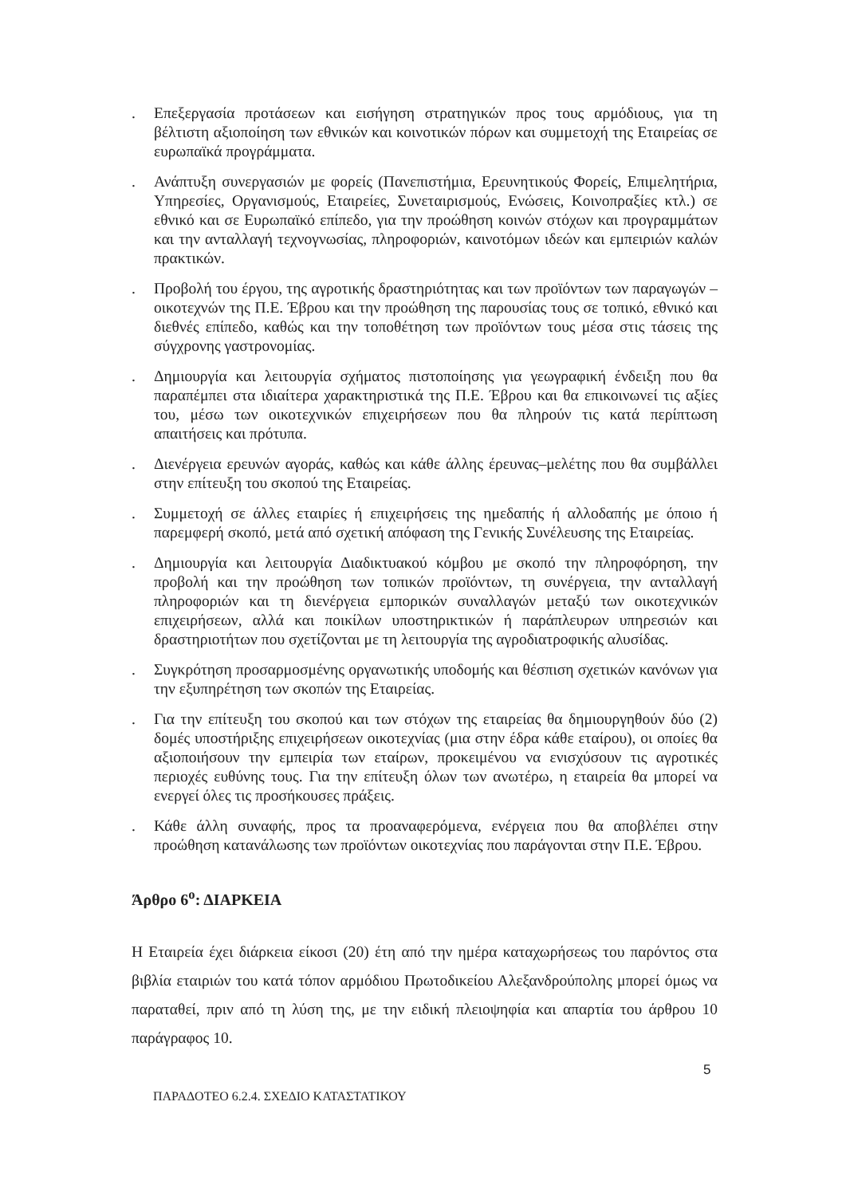. Επεξεργασία προτάσεων και εισήγηση στρατηγικών προς τους αρμόδιους, για τη βέλτιστη αξιοποίηση των εθνικών και κοινοτικών πόρων και συμμετοχή της Εταιρείας σε ευρωπαϊκά προγράμματα.
. Ανάπτυξη συνεργασιών με φορείς (Πανεπιστήμια, Ερευνητικούς Φορείς, Επιμελητήρια, Υπηρεσίες, Οργανισμούς, Εταιρείες, Συνεταιρισμούς, Ενώσεις, Κοινοπραξίες κτλ.) σε εθνικό και σε Ευρωπαϊκό επίπεδο, για την προώθηση κοινών στόχων και προγραμμάτων και την ανταλλαγή τεχνογνωσίας, πληροφοριών, καινοτόμων ιδεών και εμπειριών καλών πρακτικών.
. Προβολή του έργου, της αγροτικής δραστηριότητας και των προϊόντων των παραγωγών –οικοτεχνών της Π.Ε. Έβρου και την προώθηση της παρουσίας τους σε τοπικό, εθνικό και διεθνές επίπεδο, καθώς και την τοποθέτηση των προϊόντων τους μέσα στις τάσεις της σύγχρονης γαστρονομίας.
. Δημιουργία και λειτουργία σχήματος πιστοποίησης για γεωγραφική ένδειξη που θα παραπέμπει στα ιδιαίτερα χαρακτηριστικά της Π.Ε. Έβρου και θα επικοινωνεί τις αξίες του, μέσω των οικοτεχνικών επιχειρήσεων που θα πληρούν τις κατά περίπτωση απαιτήσεις και πρότυπα.
. Διενέργεια ερευνών αγοράς, καθώς και κάθε άλλης έρευνας–μελέτης που θα συμβάλλει στην επίτευξη του σκοπού της Εταιρείας.
. Συμμετοχή σε άλλες εταιρίες ή επιχειρήσεις της ημεδαπής ή αλλοδαπής με όποιο ή παρεμφερή σκοπό, μετά από σχετική απόφαση της Γενικής Συνέλευσης της Εταιρείας.
. Δημιουργία και λειτουργία Διαδικτυακού κόμβου με σκοπό την πληροφόρηση, την προβολή και την προώθηση των τοπικών προϊόντων, τη συνέργεια, την ανταλλαγή πληροφοριών και τη διενέργεια εμπορικών συναλλαγών μεταξύ των οικοτεχνικών επιχειρήσεων, αλλά και ποικίλων υποστηρικτικών ή παράπλευρων υπηρεσιών και δραστηριοτήτων που σχετίζονται με τη λειτουργία της αγροδιατροφικής αλυσίδας.
. Συγκρότηση προσαρμοσμένης οργανωτικής υποδομής και θέσπιση σχετικών κανόνων για την εξυπηρέτηση των σκοπών της Εταιρείας.
. Για την επίτευξη του σκοπού και των στόχων της εταιρείας θα δημιουργηθούν δύο (2) δομές υποστήριξης επιχειρήσεων οικοτεχνίας (μια στην έδρα κάθε εταίρου), οι οποίες θα αξιοποιήσουν την εμπειρία των εταίρων, προκειμένου να ενισχύσουν τις αγροτικές περιοχές ευθύνης τους. Για την επίτευξη όλων των ανωτέρω, η εταιρεία θα μπορεί να ενεργεί όλες τις προσήκουσες πράξεις.
. Κάθε άλλη συναφής, προς τα προαναφερόμενα, ενέργεια που θα αποβλέπει στην προώθηση κατανάλωσης των προϊόντων οικοτεχνίας που παράγονται στην Π.Ε. Έβρου.
Άρθρο 6<sup>ο</sup>: ΔΙΑΡΚΕΙΑ
Η Εταιρεία έχει διάρκεια είκοσι (20) έτη από την ημέρα καταχωρήσεως του παρόντος στα βιβλία εταιριών του κατά τόπον αρμόδιου Πρωτοδικείου Αλεξανδρούπολης μπορεί όμως να παραταθεί, πριν από τη λύση της, με την ειδική πλειοψηφία και απαρτία του άρθρου 10 παράγραφος 10.
5
ΠΑΡΑΔΟΤΕΟ 6.2.4. ΣΧΕΔΙΟ ΚΑΤΑΣΤΑΤΙΚΟΥ